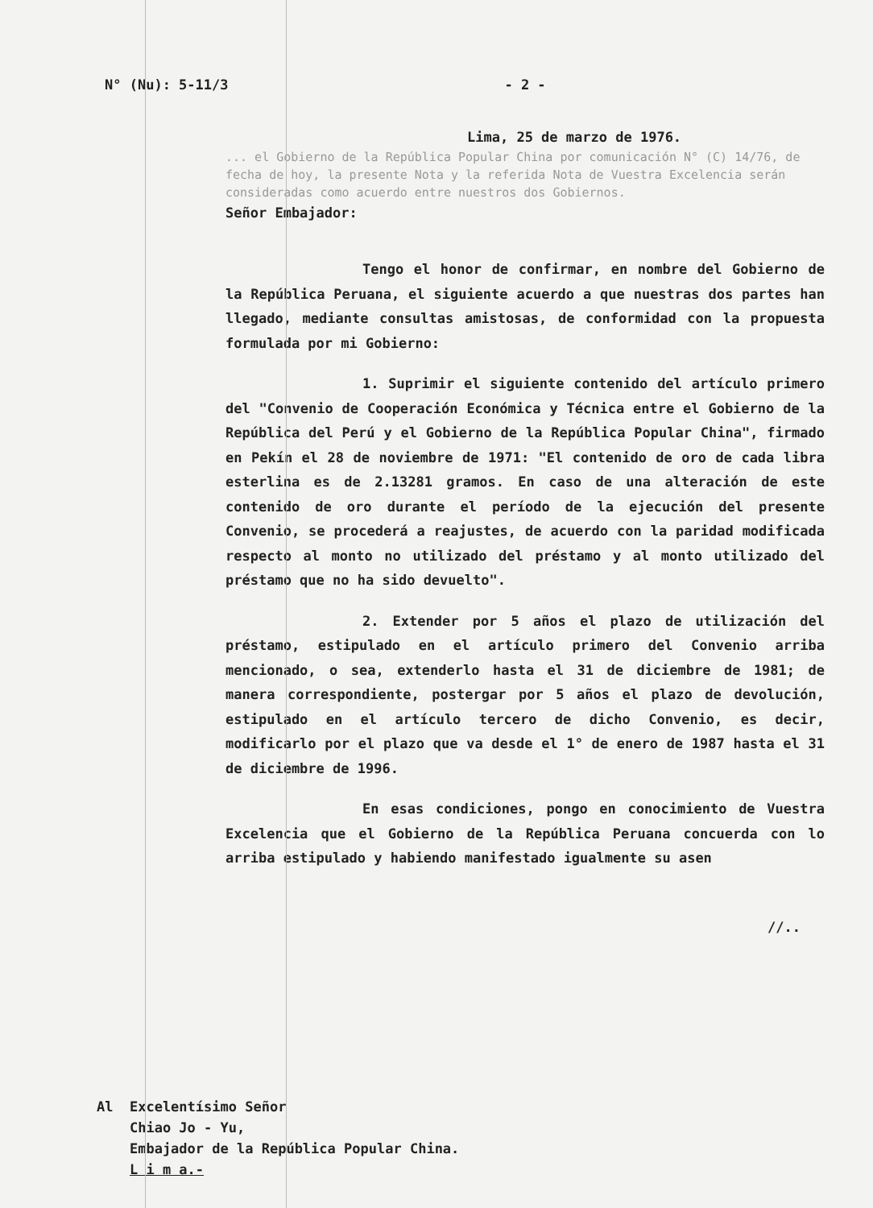N° (Nu): 5-11/3
- 2 -
Lima, 25 de marzo de 1976.
... el Gobierno de la República Popular China por comunicación N° (C) 14/76, de fecha de hoy, la presente Nota y la referida Nota de Vuestra Excelencia serán consideradas como acuerdo entre nuestros dos Gobiernos.
Señor Embajador:
Tengo el honor de confirmar, en nombre del Gobierno de la República Peruana, el siguiente acuerdo a que nuestras dos partes han llegado, mediante consultas amistosas, de conformidad con la propuesta formulada por mi Gobierno:
1. Suprimir el siguiente contenido del artículo primero del "Convenio de Cooperación Económica y Técnica entre el Gobierno de la República del Perú y el Gobierno de la República Popular China", firmado en Pekín el 28 de noviembre de 1971: "El contenido de oro de cada libra esterlina es de 2.13281 gramos. En caso de una alteración de este contenido de oro durante el período de la ejecución del presente Convenio, se procederá a reajustes, de acuerdo con la paridad modificada respecto al monto no utilizado del préstamo y al monto utilizado del préstamo que no ha sido devuelto".
2. Extender por 5 años el plazo de utilización del préstamo, estipulado en el artículo primero del Convenio arriba mencionado, o sea, extenderlo hasta el 31 de diciembre de 1981; de manera correspondiente, postergar por 5 años el plazo de devolución, estipulado en el artículo tercero de dicho Convenio, es decir, modificarlo por el plazo que va desde el 1° de enero de 1987 hasta el 31 de diciembre de 1996.
En esas condiciones, pongo en conocimiento de Vuestra Excelencia que el Gobierno de la República Peruana concuerda con lo arriba estipulado y habiendo manifestado igualmente su asen
//..
Al Excelentísimo Señor
Chiao Jo - Yu,
Embajador de la República Popular China.
L i m a.-